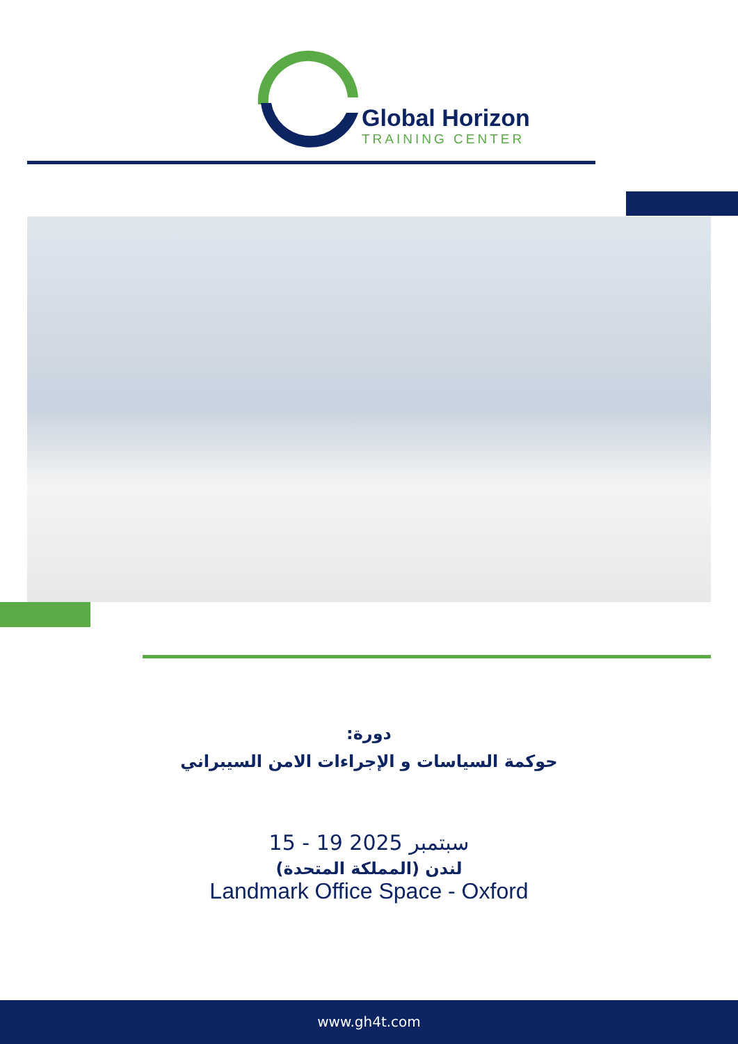Global Horizon
TRAINING CENTER
دورة:
حوكمة السياسات و الإجراءات الامن السيبراني
15 - 19 سبتمبر 2025
لندن (المملكة المتحدة)
Landmark Office Space - Oxford
www.gh4t.com